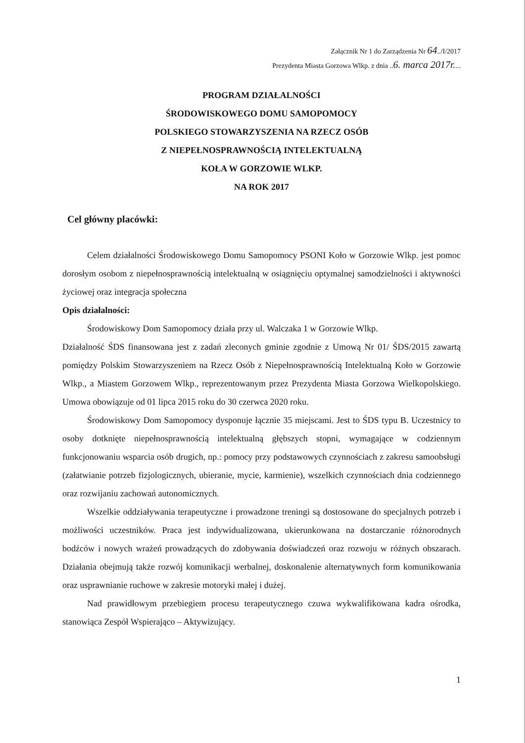Załącznik Nr 1 do Zarządzenia Nr 64../I/2017
Prezydenta Miasta Gorzowa Wlkp. z dnia ..6. marca 2017r....
PROGRAM DZIAŁALNOŚCI
ŚRODOWISKOWEGO DOMU SAMOPOMOCY
POLSKIEGO STOWARZYSZENIA NA RZECZ OSÓB
Z NIEPEŁNOSPRAWNOŚCIĄ INTELEKTUALNĄ
KOŁA W GORZOWIE WLKP.
NA ROK 2017
Cel główny placówki:
Celem działalności Środowiskowego Domu Samopomocy PSONI Koło w Gorzowie Wlkp. jest pomoc dorosłym osobom z niepełnosprawnością intelektualną w osiągnięciu optymalnej samodzielności i aktywności życiowej oraz integracja społeczna
Opis działalności:
Środowiskowy Dom Samopomocy działa przy ul. Walczaka 1 w Gorzowie Wlkp.
Działalność ŚDS finansowana jest z zadań zleconych gminie zgodnie z Umową Nr 01/ ŚDS/2015 zawartą pomiędzy Polskim Stowarzyszeniem na Rzecz Osób z Niepełnosprawnością Intelektualną Koło w Gorzowie Wlkp., a Miastem Gorzowem Wlkp., reprezentowanym przez Prezydenta Miasta Gorzowa Wielkopolskiego. Umowa obowiązuje od 01 lipca 2015 roku do 30 czerwca 2020 roku.
Środowiskowy Dom Samopomocy dysponuje łącznie 35 miejscami. Jest to ŚDS typu B. Uczestnicy to osoby dotknięte niepełnosprawnością intelektualną głębszych stopni, wymagające w codziennym funkcjonowaniu wsparcia osób drugich, np.: pomocy przy podstawowych czynnościach z zakresu samoobsługi (załatwianie potrzeb fizjologicznych, ubieranie, mycie, karmienie), wszelkich czynnościach dnia codziennego oraz rozwijaniu zachowań autonomicznych.
Wszelkie oddziaływania terapeutyczne i prowadzone treningi są dostosowane do specjalnych potrzeb i możliwości uczestników. Praca jest indywidualizowana, ukierunkowana na dostarczanie różnorodnych bodźców i nowych wrażeń prowadzących do zdobywania doświadczeń oraz rozwoju w różnych obszarach. Działania obejmują także rozwój komunikacji werbalnej, doskonalenie alternatywnych form komunikowania oraz usprawnianie ruchowe w zakresie motoryki małej i dużej.
Nad prawidłowym przebiegiem procesu terapeutycznego czuwa wykwalifikowana kadra ośrodka, stanowiąca Zespół Wspierająco – Aktywizujący.
1